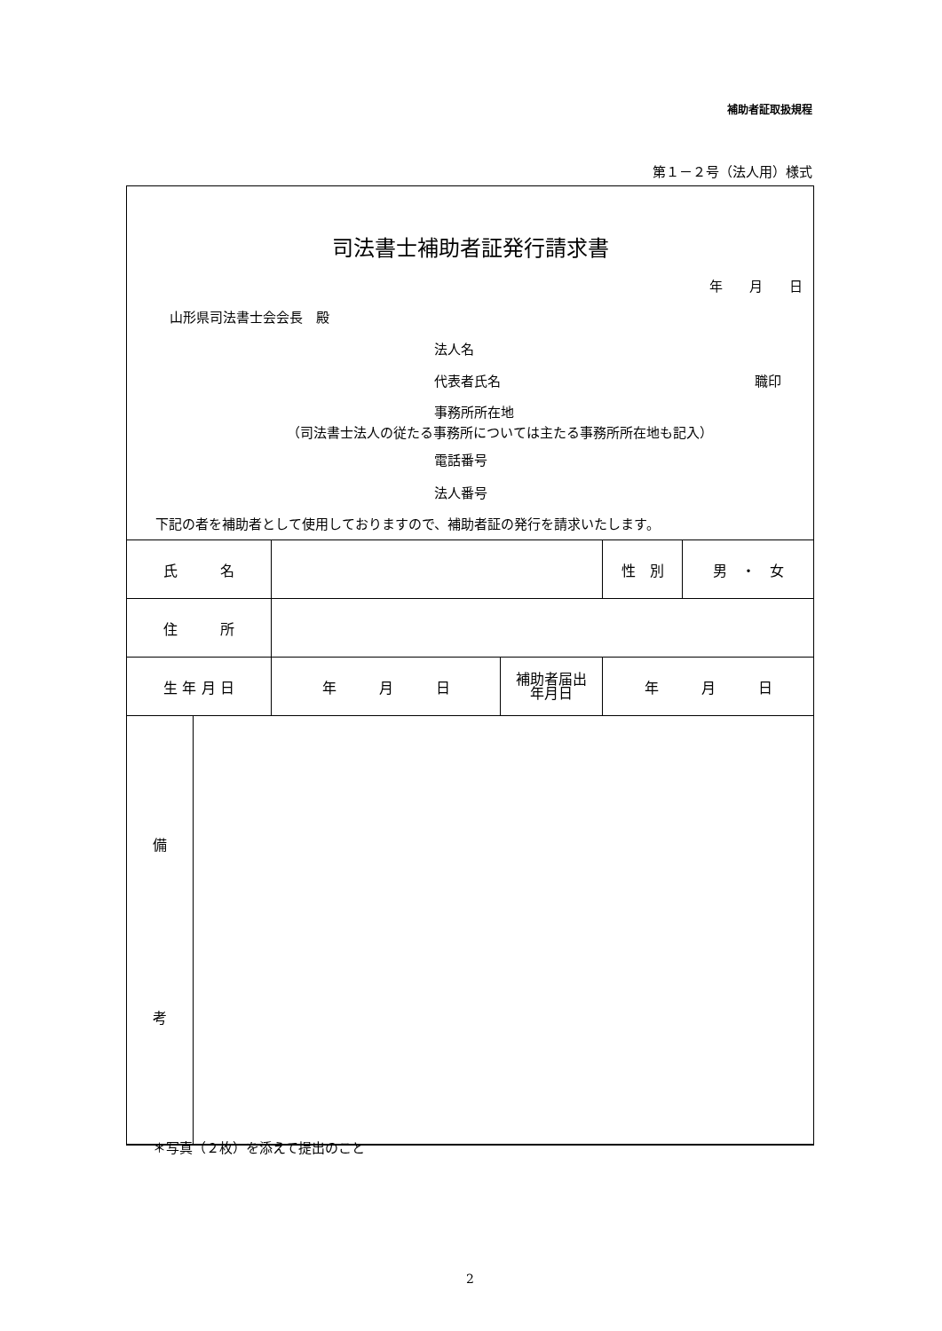補助者証取扱規程
第１－２号（法人用）様式
司法書士補助者証発行請求書
年　　月　　日
山形県司法書士会会長　殿
法人名
代表者氏名 職印
事務所所在地
（司法書士法人の従たる事務所については主たる事務所所在地も記入）
電話番号
法人番号
下記の者を補助者として使用しておりますので、補助者証の発行を請求いたします。
| 氏 名 | | | 性 別 | 男 ・ 女 |
| 住 所 | | | | |
| 生 年 月 日 | 年 月 日 | 補助者届出 年月日 | 年 月 日 | |
| 備 考 | |
＊写真（２枚）を添えて提出のこと
2